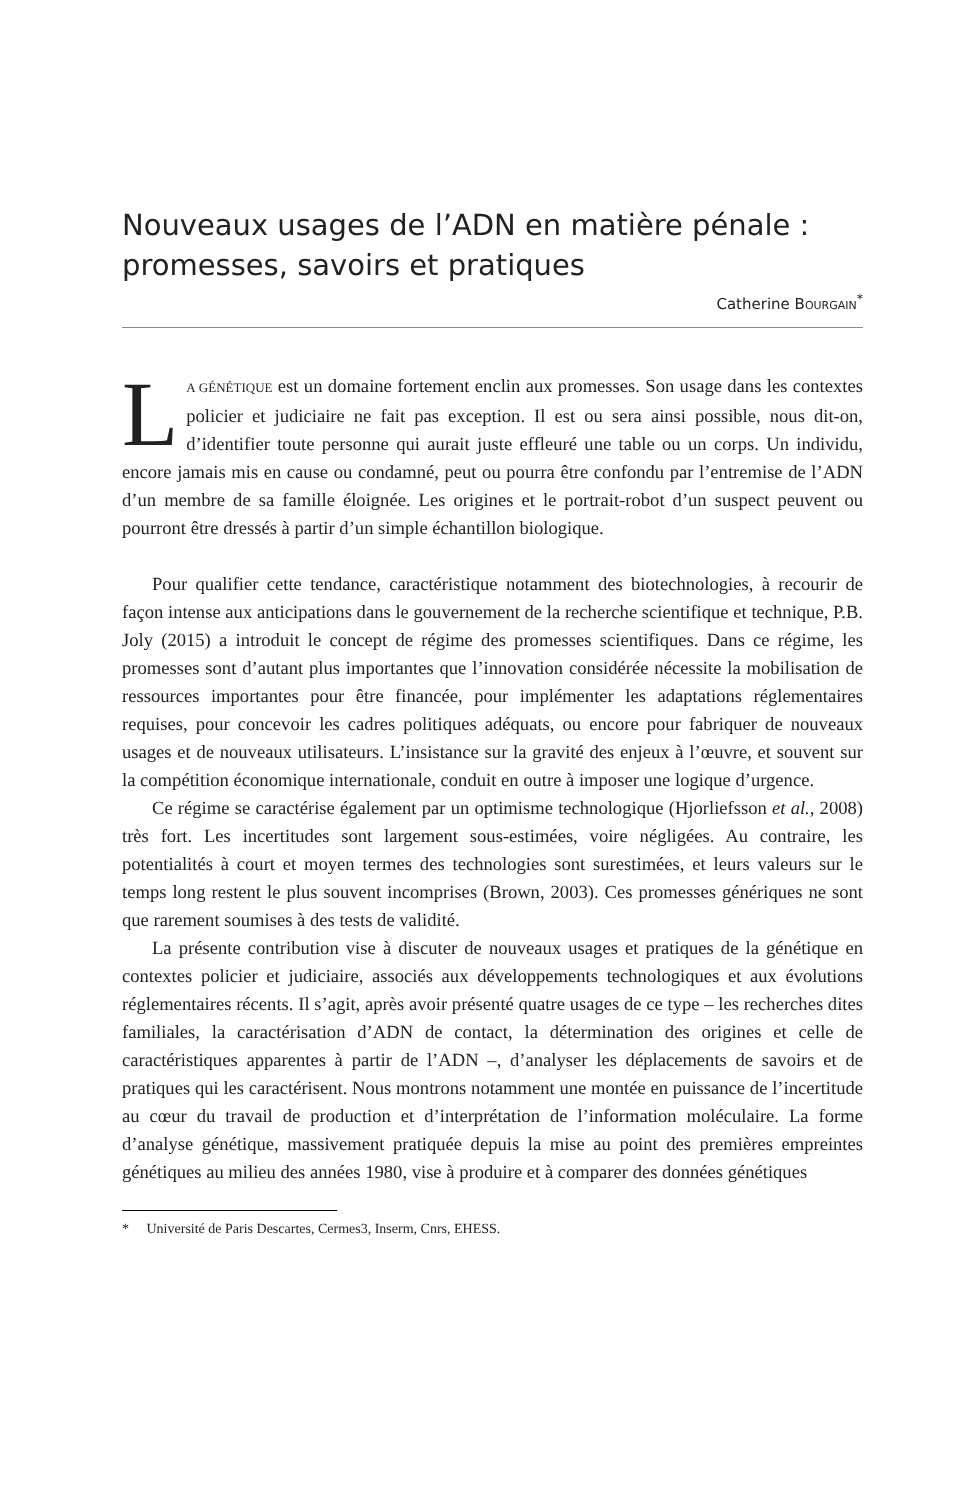Nouveaux usages de l’ADN en matière pénale : promesses, savoirs et pratiques
Catherine BOURGAIN<sup>*</sup>
LA GÉNÉTIQUE est un domaine fortement enclin aux promesses. Son usage dans les contextes policier et judiciaire ne fait pas exception. Il est ou sera ainsi possible, nous dit-on, d’identifier toute personne qui aurait juste effleuré une table ou un corps. Un individu, encore jamais mis en cause ou condamné, peut ou pourra être confondu par l’entremise de l’ADN d’un membre de sa famille éloignée. Les origines et le portrait-robot d’un suspect peuvent ou pourront être dressés à partir d’un simple échantillon biologique.
Pour qualifier cette tendance, caractéristique notamment des biotechnologies, à recourir de façon intense aux anticipations dans le gouvernement de la recherche scientifique et technique, P.B. Joly (2015) a introduit le concept de régime des promesses scientifiques. Dans ce régime, les promesses sont d’autant plus importantes que l’innovation considérée nécessite la mobilisation de ressources importantes pour être financée, pour implémenter les adaptations réglementaires requises, pour concevoir les cadres politiques adéquats, ou encore pour fabriquer de nouveaux usages et de nouveaux utilisateurs. L’insistance sur la gravité des enjeux à l’œuvre, et souvent sur la compétition économique internationale, conduit en outre à imposer une logique d’urgence.
Ce régime se caractérise également par un optimisme technologique (Hjorliefsson et al., 2008) très fort. Les incertitudes sont largement sous-estimées, voire négligées. Au contraire, les potentialités à court et moyen termes des technologies sont surestimées, et leurs valeurs sur le temps long restent le plus souvent incomprises (Brown, 2003). Ces promesses génériques ne sont que rarement soumises à des tests de validité.
La présente contribution vise à discuter de nouveaux usages et pratiques de la génétique en contextes policier et judiciaire, associés aux développements technologiques et aux évolutions réglementaires récents. Il s’agit, après avoir présenté quatre usages de ce type – les recherches dites familiales, la caractérisation d’ADN de contact, la détermination des origines et celle de caractéristiques apparentes à partir de l’ADN –, d’analyser les déplacements de savoirs et de pratiques qui les caractérisent. Nous montrons notamment une montée en puissance de l’incertitude au cœur du travail de production et d’interprétation de l’information moléculaire. La forme d’analyse génétique, massivement pratiquée depuis la mise au point des premières empreintes génétiques au milieu des années 1980, vise à produire et à comparer des données génétiques
* Université de Paris Descartes, Cermes3, Inserm, Cnrs, EHESS.